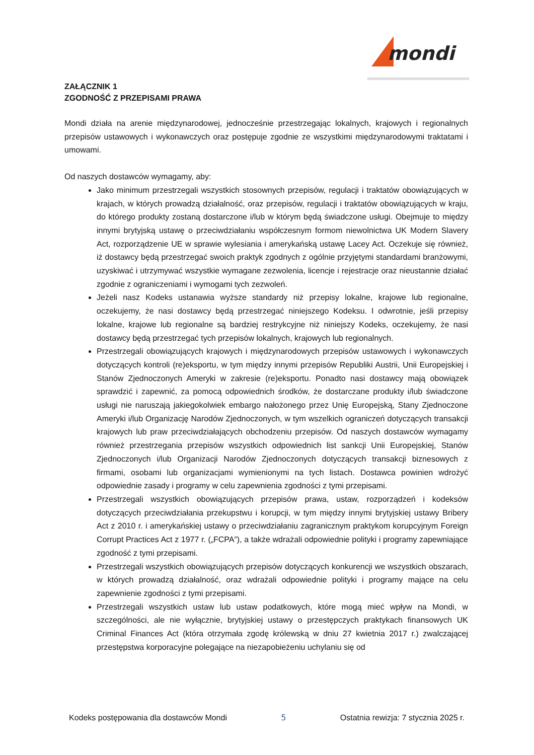mondi
ZAŁĄCZNIK 1
ZGODNOŚĆ Z PRZEPISAMI PRAWA
Mondi działa na arenie międzynarodowej, jednocześnie przestrzegając lokalnych, krajowych i regionalnych przepisów ustawowych i wykonawczych oraz postępuje zgodnie ze wszystkimi międzynarodowymi traktatami i umowami.
Od naszych dostawców wymagamy, aby:
Jako minimum przestrzegali wszystkich stosownych przepisów, regulacji i traktatów obowiązujących w krajach, w których prowadzą działalność, oraz przepisów, regulacji i traktatów obowiązujących w kraju, do którego produkty zostaną dostarczone i/lub w którym będą świadczone usługi. Obejmuje to między innymi brytyjską ustawę o przeciwdziałaniu współczesnym formom niewolnictwa UK Modern Slavery Act, rozporządzenie UE w sprawie wylesiania i amerykańską ustawę Lacey Act. Oczekuje się również, iż dostawcy będą przestrzegać swoich praktyk zgodnych z ogólnie przyjętymi standardami branżowymi, uzyskiwać i utrzymywać wszystkie wymagane zezwolenia, licencje i rejestracje oraz nieustannie działać zgodnie z ograniczeniami i wymogami tych zezwoleń.
Jeżeli nasz Kodeks ustanawia wyższe standardy niż przepisy lokalne, krajowe lub regionalne, oczekujemy, że nasi dostawcy będą przestrzegać niniejszego Kodeksu. I odwrotnie, jeśli przepisy lokalne, krajowe lub regionalne są bardziej restrykcyjne niż niniejszy Kodeks, oczekujemy, że nasi dostawcy będą przestrzegać tych przepisów lokalnych, krajowych lub regionalnych.
Przestrzegali obowiązujących krajowych i międzynarodowych przepisów ustawowych i wykonawczych dotyczących kontroli (re)eksportu, w tym między innymi przepisów Republiki Austrii, Unii Europejskiej i Stanów Zjednoczonych Ameryki w zakresie (re)eksportu. Ponadto nasi dostawcy mają obowiązek sprawdzić i zapewnić, za pomocą odpowiednich środków, że dostarczane produkty i/lub świadczone usługi nie naruszają jakiegokolwiek embargo nałożonego przez Unię Europejską, Stany Zjednoczone Ameryki i/lub Organizację Narodów Zjednoczonych, w tym wszelkich ograniczeń dotyczących transakcji krajowych lub praw przeciwdziałających obchodzeniu przepisów. Od naszych dostawców wymagamy również przestrzegania przepisów wszystkich odpowiednich list sankcji Unii Europejskiej, Stanów Zjednoczonych i/lub Organizacji Narodów Zjednoczonych dotyczących transakcji biznesowych z firmami, osobami lub organizacjami wymienionymi na tych listach. Dostawca powinien wdrożyć odpowiednie zasady i programy w celu zapewnienia zgodności z tymi przepisami.
Przestrzegali wszystkich obowiązujących przepisów prawa, ustaw, rozporządzeń i kodeksów dotyczących przeciwdziałania przekupstwu i korupcji, w tym między innymi brytyjskiej ustawy Bribery Act z 2010 r. i amerykańskiej ustawy o przeciwdziałaniu zagranicznym praktykom korupcyjnym Foreign Corrupt Practices Act z 1977 r. („FCPA”), a także wdrażali odpowiednie polityki i programy zapewniające zgodność z tymi przepisami.
Przestrzegali wszystkich obowiązujących przepisów dotyczących konkurencji we wszystkich obszarach, w których prowadzą działalność, oraz wdrażali odpowiednie polityki i programy mające na celu zapewnienie zgodności z tymi przepisami.
Przestrzegali wszystkich ustaw lub ustaw podatkowych, które mogą mieć wpływ na Mondi, w szczególności, ale nie wyłącznie, brytyjskiej ustawy o przestępczych praktykach finansowych UK Criminal Finances Act (która otrzymała zgodę królewską w dniu 27 kwietnia 2017 r.) zwalczającej przestępstwa korporacyjne polegające na niezapobieżeniu uchylaniu się od
Kodeks postępowania dla dostawców Mondi 5 Ostatnia rewizja: 7 stycznia 2025 r.